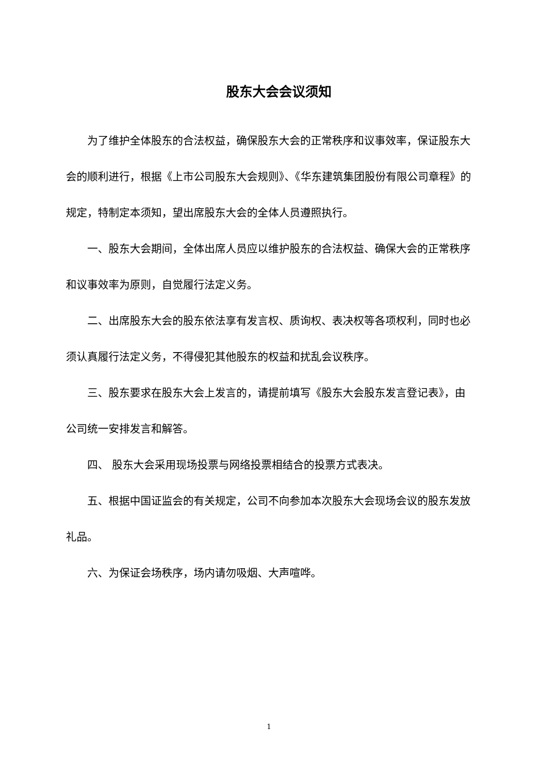股东大会会议须知
为了维护全体股东的合法权益，确保股东大会的正常秩序和议事效率，保证股东大会的顺利进行，根据《上市公司股东大会规则》、《华东建筑集团股份有限公司章程》的规定，特制定本须知，望出席股东大会的全体人员遵照执行。
一、股东大会期间，全体出席人员应以维护股东的合法权益、确保大会的正常秩序和议事效率为原则，自觉履行法定义务。
二、出席股东大会的股东依法享有发言权、质询权、表决权等各项权利，同时也必须认真履行法定义务，不得侵犯其他股东的权益和扰乱会议秩序。
三、股东要求在股东大会上发言的，请提前填写《股东大会股东发言登记表》，由公司统一安排发言和解答。
四、 股东大会采用现场投票与网络投票相结合的投票方式表决。
五、根据中国证监会的有关规定，公司不向参加本次股东大会现场会议的股东发放礼品。
六、为保证会场秩序，场内请勿吸烟、大声喧哗。
1